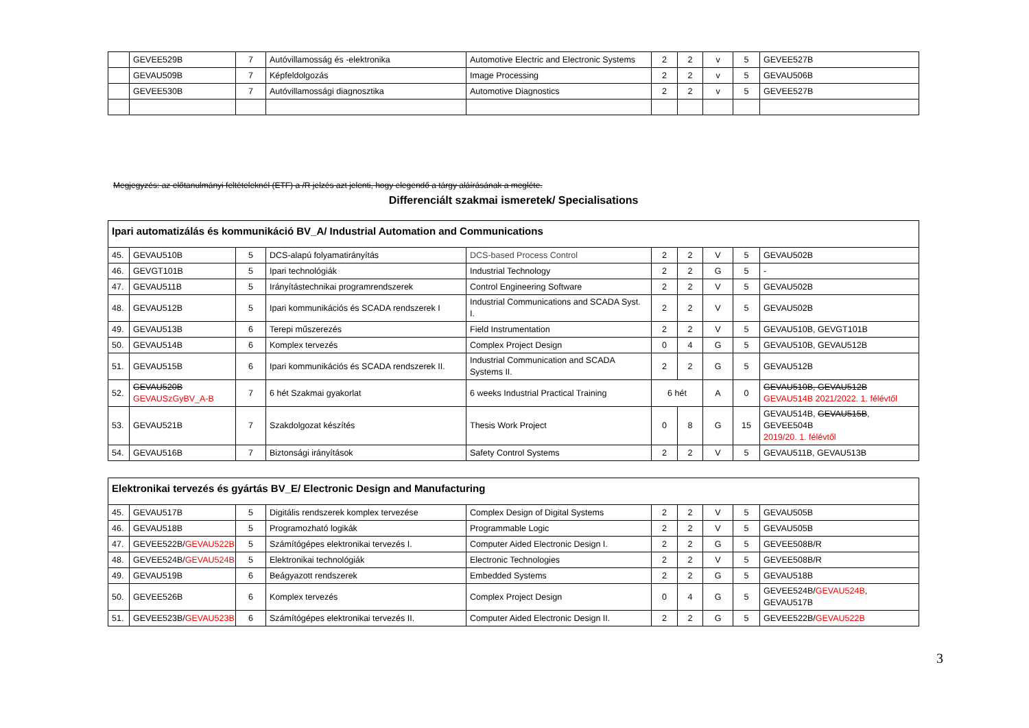| | GEVEE529B | 7 | Autóvillamosság és -elektronika | Automotive Electric and Electronic Systems | 2 | 2 | v | 5 | GEVEE527B |
| | GEVAU509B | 7 | Képfeldolgozás | Image Processing | 2 | 2 | v | 5 | GEVAU506B |
| | GEVEE530B | 7 | Autóvillamossági diagnosztika | Automotive Diagnostics | 2 | 2 | v | 5 | GEVEE527B |
Megjegyzés: az előtanulmányi feltételeknél (ETF) a /R jelzés azt jelenti, hogy elegendő a tárgy aláírásának a megléte.
Differenciált szakmai ismeretek/ Specialisations
| Ipari automatizálás és kommunikáció BV_A/ Industrial Automation and Communications | | | | | | | | | |
| 45. | GEVAU510B | 5 | DCS-alapú folyamatirányítás | DCS-based Process Control | 2 | 2 | V | 5 | GEVAU502B |
| 46. | GEVGT101B | 5 | Ipari technológiák | Industrial Technology | 2 | 2 | G | 5 | - |
| 47. | GEVAU511B | 5 | Irányítástechnikai programrendszerek | Control Engineering Software | 2 | 2 | V | 5 | GEVAU502B |
| 48. | GEVAU512B | 5 | Ipari kommunikációs és SCADA rendszerek I | Industrial Communications and SCADA Syst. I. | 2 | 2 | V | 5 | GEVAU502B |
| 49. | GEVAU513B | 6 | Terepi műszerezés | Field Instrumentation | 2 | 2 | V | 5 | GEVAU510B, GEVGT101B |
| 50. | GEVAU514B | 6 | Komplex tervezés | Complex Project Design | 0 | 4 | G | 5 | GEVAU510B, GEVAU512B |
| 51. | GEVAU515B | 6 | Ipari kommunikációs és SCADA rendszerek II. | Industrial Communication and SCADA Systems II. | 2 | 2 | G | 5 | GEVAU512B |
| 52. | GEVAU520B GEVAUSzGyBV_A-B | 7 | 6 hét Szakmai gyakorlat | 6 weeks Industrial Practical Training | 6 hét | | A | 0 | GEVAU510B, GEVAU512B GEVAU514B 2021/2022. 1. félévtől |
| 53. | GEVAU521B | 7 | Szakdolgozat készítés | Thesis Work Project | 0 | 8 | G | 15 | GEVAU514B, GEVAU515B , GEVEE504B 2019/20. 1. félévtől |
| 54. | GEVAU516B | 7 | Biztonsági irányítások | Safety Control Systems | 2 | 2 | V | 5 | GEVAU511B, GEVAU513B |
| Elektronikai tervezés és gyártás BV_E/ Electronic Design and Manufacturing | | | | | | | | | |
| 45. | GEVAU517B | 5 | Digitális rendszerek komplex tervezése | Complex Design of Digital Systems | 2 | 2 | V | 5 | GEVAU505B |
| 46. | GEVAU518B | 5 | Programozható logikák | Programmable Logic | 2 | 2 | V | 5 | GEVAU505B |
| 47. | GEVEE522B/ GEVAU522B | 5 | Számítógépes elektronikai tervezés I. | Computer Aided Electronic Design I. | 2 | 2 | G | 5 | GEVEE508B/R |
| 48. | GEVEE524B/ GEVAU524B | 5 | Elektronikai technológiák | Electronic Technologies | 2 | 2 | V | 5 | GEVEE508B/R |
| 49. | GEVAU519B | 6 | Beágyazott rendszerek | Embedded Systems | 2 | 2 | G | 5 | GEVAU518B |
| 50. | GEVEE526B | 6 | Komplex tervezés | Complex Project Design | 0 | 4 | G | 5 | GEVEE524B/ GEVAU524B , GEVAU517B |
| 51. | GEVEE523B/ GEVAU523B | 6 | Számítógépes elektronikai tervezés II. | Computer Aided Electronic Design II. | 2 | 2 | G | 5 | GEVEE522B/ GEVAU522B |
3